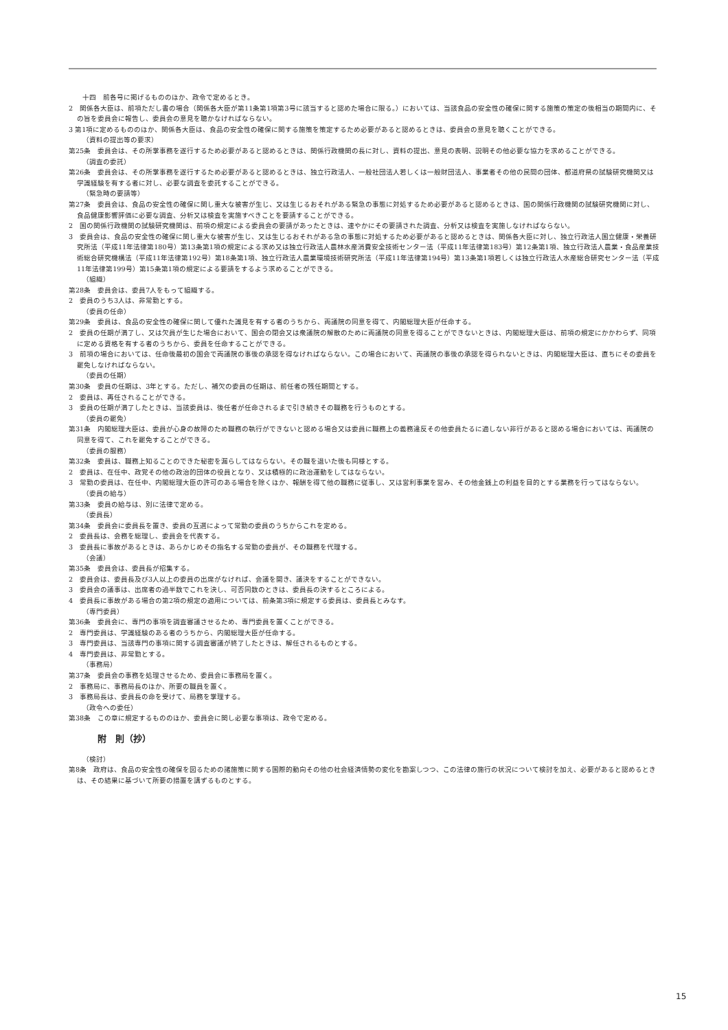十四　前各号に掲げるもののほか、政令で定めるとき。
2　関係各大臣は、前項ただし書の場合（関係各大臣が第11条第1項第3号に該当すると認めた場合に限る。）においては、当該食品の安全性の確保に関する施策の策定の後相当の期間内に、その旨を委員会に報告し、委員会の意見を聴かなければならない。
3 第1項に定めるもののほか、関係各大臣は、食品の安全性の確保に関する施策を策定するため必要があると認めるときは、委員会の意見を聴くことができる。
（資料の提出等の要求）
第25条　委員会は、その所掌事務を遂行するため必要があると認めるときは、関係行政機関の長に対し、資料の提出、意見の表明、説明その他必要な協力を求めることができる。
（調査の委託）
第26条　委員会は、その所掌事務を遂行するため必要があると認めるときは、独立行政法人、一般社団法人若しくは一般財団法人、事業者その他の民間の団体、都道府県の試験研究機関又は学識経験を有する者に対し、必要な調査を委託することができる。
（緊急時の要請等）
第27条　委員会は、食品の安全性の確保に関し重大な被害が生じ、又は生じるおそれがある緊急の事態に対処するため必要があると認めるときは、国の関係行政機関の試験研究機関に対し、食品健康影響評価に必要な調査、分析又は検査を実施すべきことを要請することができる。
2　国の関係行政機関の試験研究機関は、前項の規定による委員会の要請があったときは、速やかにその要請された調査、分析又は検査を実施しなければならない。
3　委員会は、食品の安全性の確保に関し重大な被害が生じ、又は生じるおそれがある急の事態に対処するため必要があると認めるときは、関係各大臣に対し、独立行政法人国立健康・栄養研究所法（平成11年法律第180号）第13条第1項の規定による求め又は独立行政法人農林水産消費安全技術センター法（平成11年法律第183号）第12条第1項、独立行政法人農業・食品産業技術総合研究機構法（平成11年法律第192号）第18条第1項、独立行政法人農業環境技術研究所法（平成11年法律第194号）第13条第1項若しくは独立行政法人水産総合研究センター法（平成11年法律第199号）第15条第1項の規定による要請をするよう求めることができる。
（組織）
第28条　委員会は、委員7人をもって組織する。
2　委員のうち3人は、非常勤とする。
（委員の任命）
第29条　委員は、食品の安全性の確保に関して優れた識見を有する者のうちから、両議院の同意を得て、内閣総理大臣が任命する。
2　委員の任期が満了し、又は欠員が生じた場合において、国会の閉会又は衆議院の解散のために両議院の同意を得ることができないときは、内閣総理大臣は、前項の規定にかかわらず、同項に定める資格を有する者のうちから、委員を任命することができる。
3　前項の場合においては、任命後最初の国会で両議院の事後の承認を得なければならない。この場合において、両議院の事後の承認を得られないときは、内閣総理大臣は、直ちにその委員を罷免しなければならない。
（委員の任期）
第30条　委員の任期は、3年とする。ただし、補欠の委員の任期は、前任者の残任期間とする。
2　委員は、再任されることができる。
3　委員の任期が満了したときは、当該委員は、後任者が任命されるまで引き続きその職務を行うものとする。
（委員の罷免）
第31条　内閣総理大臣は、委員が心身の故障のため職務の執行ができないと認める場合又は委員に職務上の義務違反その他委員たるに適しない非行があると認める場合においては、両議院の同意を得て、これを罷免することができる。
（委員の服務）
第32条　委員は、職務上知ることのできた秘密を漏らしてはならない。その職を退いた後も同様とする。
2　委員は、在任中、政党その他の政治的団体の役員となり、又は積極的に政治運動をしてはならない。
3　常勤の委員は、在任中、内閣総理大臣の許可のある場合を除くほか、報酬を得て他の職務に従事し、又は営利事業を営み、その他金銭上の利益を目的とする業務を行ってはならない。
（委員の給与）
第33条　委員の給与は、別に法律で定める。
（委員長）
第34条　委員会に委員長を置き、委員の互選によって常勤の委員のうちからこれを定める。
2　委員長は、会務を総理し、委員会を代表する。
3　委員長に事故があるときは、あらかじめその指名する常勤の委員が、その職務を代理する。
（会議）
第35条　委員会は、委員長が招集する。
2　委員会は、委員長及び3人以上の委員の出席がなければ、会議を開き、議決をすることができない。
3　委員会の議事は、出席者の過半数でこれを決し、可否同数のときは、委員長の決するところによる。
4　委員長に事故がある場合の第2項の規定の適用については、前条第3項に規定する委員は、委員長とみなす。
（専門委員）
第36条　委員会に、専門の事項を調査審議させるため、専門委員を置くことができる。
2　専門委員は、学識経験のある者のうちから、内閣総理大臣が任命する。
3　専門委員は、当該専門の事項に関する調査審議が終了したときは、解任されるものとする。
4　専門委員は、非常勤とする。
（事務局）
第37条　委員会の事務を処理させるため、委員会に事務局を置く。
2　事務局に、事務局長のほか、所要の職員を置く。
3　事務局長は、委員長の命を受けて、局務を掌理する。
（政令への委任）
第38条　この章に規定するもののほか、委員会に関し必要な事項は、政令で定める。
附　則（抄）
（検討）
第8条　政府は、食品の安全性の確保を図るための諸施策に関する国際的動向その他の社会経済情勢の変化を勘案しつつ、この法律の施行の状況について検討を加え、必要があると認めるときは、その結果に基づいて所要の措置を講ずるものとする。
15